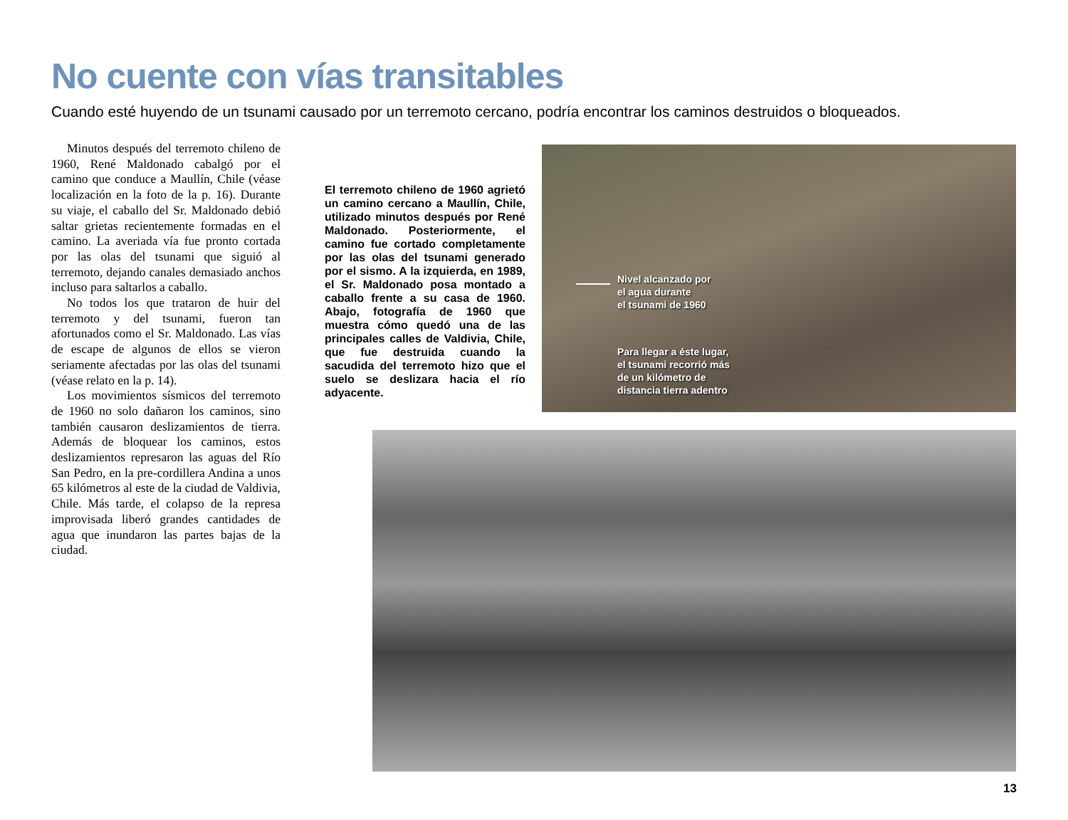No cuente con vías transitables
Cuando esté huyendo de un tsunami causado por un terremoto cercano, podría encontrar los caminos destruidos o bloqueados.
Minutos después del terremoto chileno de 1960, René Maldonado cabalgó por el camino que conduce a Maullín, Chile (véase localización en la foto de la p. 16). Durante su viaje, el caballo del Sr. Maldonado debió saltar grietas recientemente formadas en el camino. La averiada vía fue pronto cortada por las olas del tsunami que siguió al terremoto, dejando canales demasiado anchos incluso para saltarlos a caballo.
No todos los que trataron de huir del terremoto y del tsunami, fueron tan afortunados como el Sr. Maldonado. Las vías de escape de algunos de ellos se vieron seriamente afectadas por las olas del tsunami (véase relato en la p. 14).
Los movimientos sísmicos del terremoto de 1960 no solo dañaron los caminos, sino también causaron deslizamientos de tierra. Además de bloquear los caminos, estos deslizamientos represaron las aguas del Río San Pedro, en la pre-cordillera Andina a unos 65 kilómetros al este de la ciudad de Valdivia, Chile. Más tarde, el colapso de la represa improvisada liberó grandes cantidades de agua que inundaron las partes bajas de la ciudad.
El terremoto chileno de 1960 agrietó un camino cercano a Maullín, Chile, utilizado minutos después por René Maldonado. Posteriormente, el camino fue cortado completamente por las olas del tsunami generado por el sismo. A la izquierda, en 1989, el Sr. Maldonado posa montado a caballo frente a su casa de 1960. Abajo, fotografía de 1960 que muestra cómo quedó una de las principales calles de Valdivia, Chile, que fue destruida cuando la sacudida del terremoto hizo que el suelo se deslizara hacia el río adyacente.
Nivel alcanzado por
el agua durante
el tsunami de 1960
Para llegar a éste lugar,
el tsunami recorrió más
de un kilómetro de
distancia tierra adentro
13